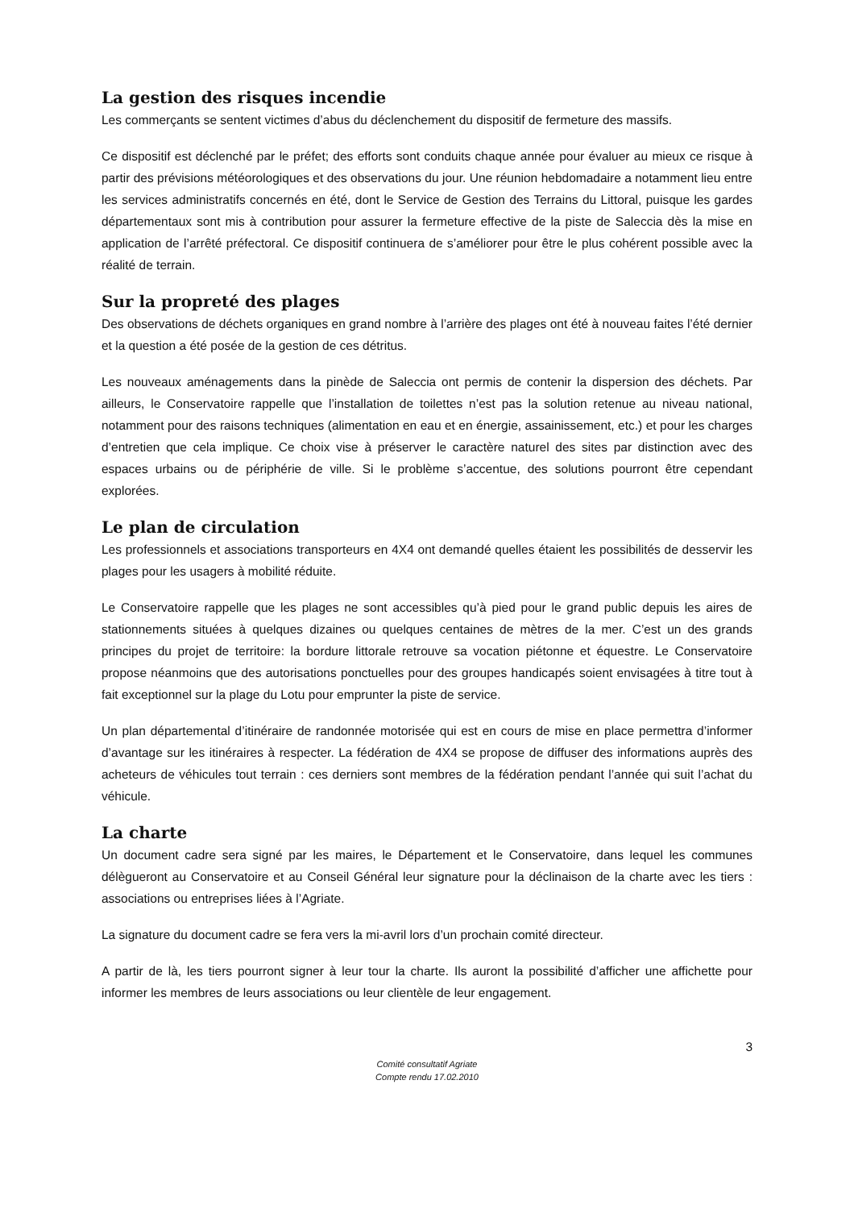La gestion des risques incendie
Les commerçants se sentent victimes d’abus du déclenchement du dispositif de fermeture des massifs.
Ce dispositif est déclenché par le préfet; des efforts sont conduits chaque année pour évaluer au mieux ce risque à partir des prévisions météorologiques et des observations du jour. Une réunion hebdomadaire a notamment lieu entre les services administratifs concernés en été, dont le Service de Gestion des Terrains du Littoral, puisque les gardes départementaux sont mis à contribution pour assurer la fermeture effective de la piste de Saleccia dès la mise en application de l’arrêté préfectoral. Ce dispositif continuera de s’améliorer pour être le plus cohérent possible avec la réalité de terrain.
Sur la propreté des plages
Des observations de déchets organiques en grand nombre à l’arrière des plages ont été à nouveau faites l’été dernier et la question a été posée de la gestion de ces détritus.
Les nouveaux aménagements dans la pinède de Saleccia ont permis de contenir la dispersion des déchets. Par ailleurs, le Conservatoire rappelle que l’installation de toilettes n’est pas la solution retenue au niveau national, notamment pour des raisons techniques (alimentation en eau et en énergie, assainissement, etc.) et pour les charges d’entretien que cela implique. Ce choix vise à préserver le caractère naturel des sites par distinction avec des espaces urbains ou de périphérie de ville. Si le problème s’accentue, des solutions pourront être cependant explorées.
Le plan de circulation
Les professionnels et associations transporteurs en 4X4 ont demandé quelles étaient les possibilités de desservir les plages pour les usagers à mobilité réduite.
Le Conservatoire rappelle que les plages ne sont accessibles qu’à pied pour le grand public depuis les aires de stationnements situées à quelques dizaines ou quelques centaines de mètres de la mer. C’est un des grands principes du projet de territoire: la bordure littorale retrouve sa vocation piétonne et équestre. Le Conservatoire propose néanmoins que des autorisations ponctuelles pour des groupes handicapés soient envisagées à titre tout à fait exceptionnel sur la plage du Lotu pour emprunter la piste de service.
Un plan départemental d’itinéraire de randonnée motorisée qui est en cours de mise en place permettra d’informer d’avantage sur les itinéraires à respecter. La fédération de 4X4 se propose de diffuser des informations auprès des acheteurs de véhicules tout terrain : ces derniers sont membres de la fédération pendant l’année qui suit l’achat du véhicule.
La charte
Un document cadre sera signé par les maires, le Département et le Conservatoire, dans lequel les communes délègueront au Conservatoire et au Conseil Général leur signature pour la déclinaison de la charte avec les tiers : associations ou entreprises liées à l’Agriate.
La signature du document cadre se fera vers la mi-avril lors d’un prochain comité directeur.
A partir de là, les tiers pourront signer à leur tour la charte. Ils auront la possibilité d’afficher une affichette pour informer les membres de leurs associations ou leur clientèle de leur engagement.
3
Comité consultatif Agriate
Compte rendu 17.02.2010